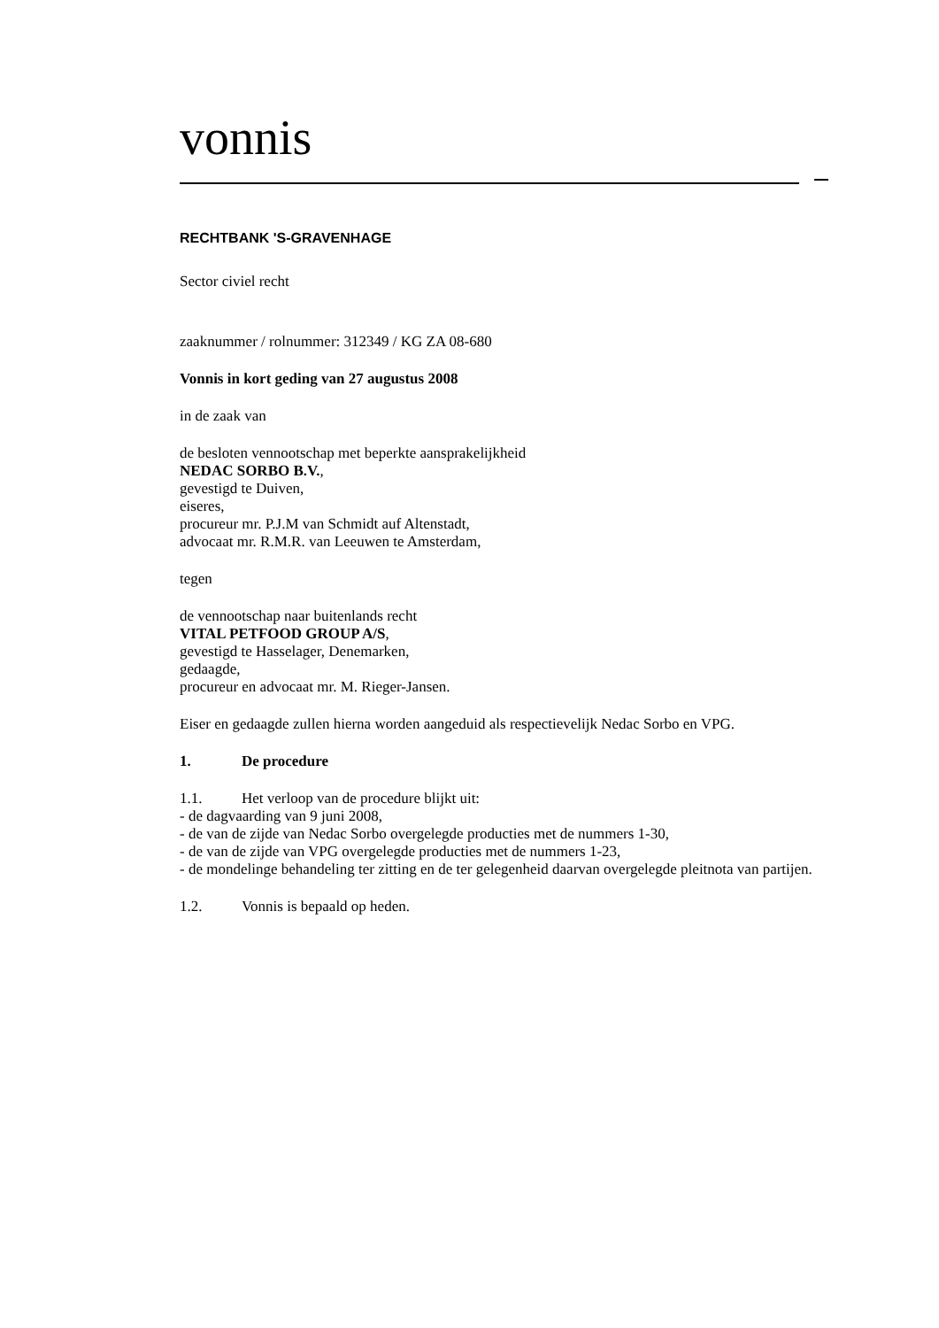vonnis
RECHTBANK 'S-GRAVENHAGE
Sector civiel recht
zaaknummer / rolnummer: 312349 / KG ZA 08-680
Vonnis in kort geding van 27 augustus 2008
in de zaak van
de besloten vennootschap met beperkte aansprakelijkheid
NEDAC SORBO B.V.,
gevestigd te Duiven,
eiseres,
procureur mr. P.J.M van Schmidt auf Altenstadt,
advocaat mr. R.M.R. van Leeuwen te Amsterdam,
tegen
de vennootschap naar buitenlands recht
VITAL PETFOOD GROUP A/S,
gevestigd te Hasselager, Denemarken,
gedaagde,
procureur en advocaat mr. M. Rieger-Jansen.
Eiser en gedaagde zullen hierna worden aangeduid als respectievelijk Nedac Sorbo en VPG.
1. De procedure
1.1. Het verloop van de procedure blijkt uit:
- de dagvaarding van 9 juni 2008,
- de van de zijde van Nedac Sorbo overgelegde producties met de nummers 1-30,
- de van de zijde van VPG overgelegde producties met de nummers 1-23,
- de mondelinge behandeling ter zitting en de ter gelegenheid daarvan overgelegde pleitnota van partijen.
1.2. Vonnis is bepaald op heden.